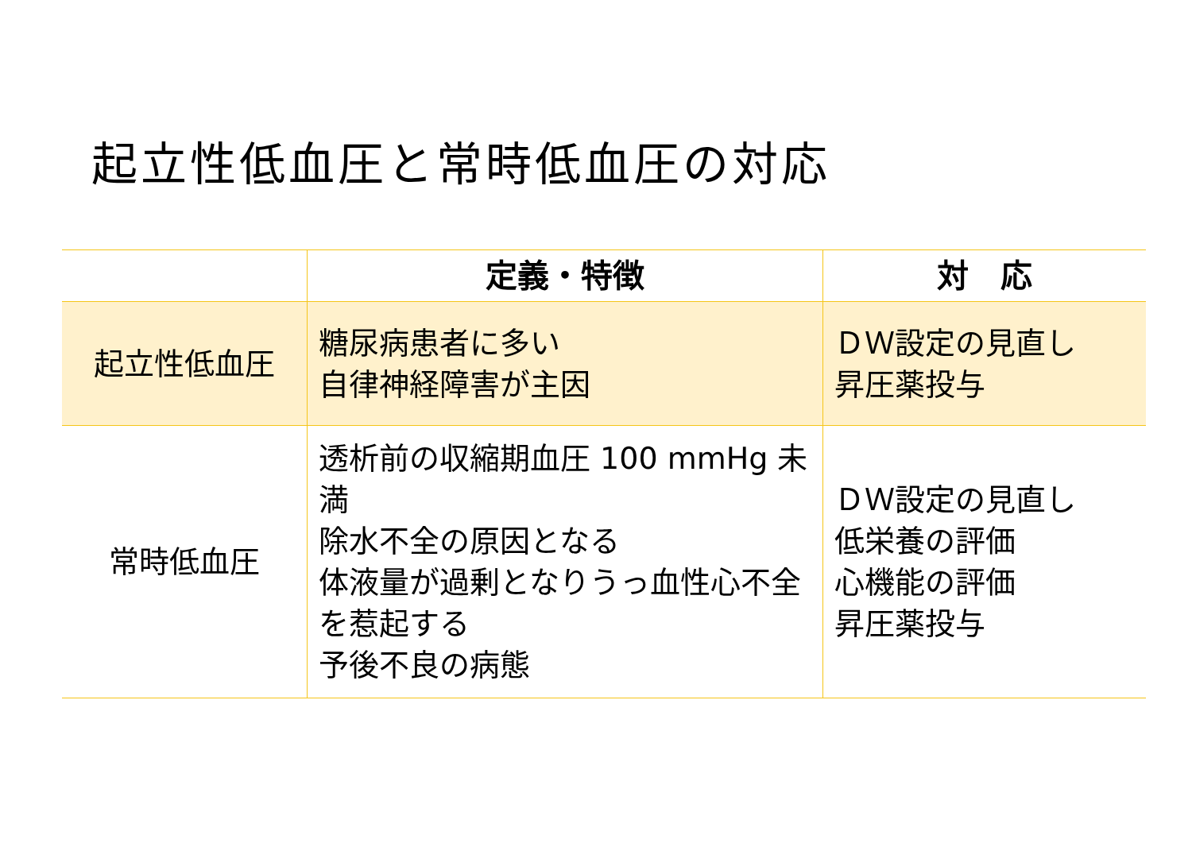起立性低血圧と常時低血圧の対応
| | 定義・特徴 | 対 応 |
| --- | --- | --- |
| 起立性低血圧 | 糖尿病患者に多い 自律神経障害が主因 | ＤＷ設定の見直し 昇圧薬投与 |
| 常時低血圧 | 透析前の収縮期血圧 100 mmHg 未満 除水不全の原因となる 体液量が過剰となりうっ血性心不全を惹起する 予後不良の病態 | ＤＷ設定の見直し 低栄養の評価 心機能の評価 昇圧薬投与 |